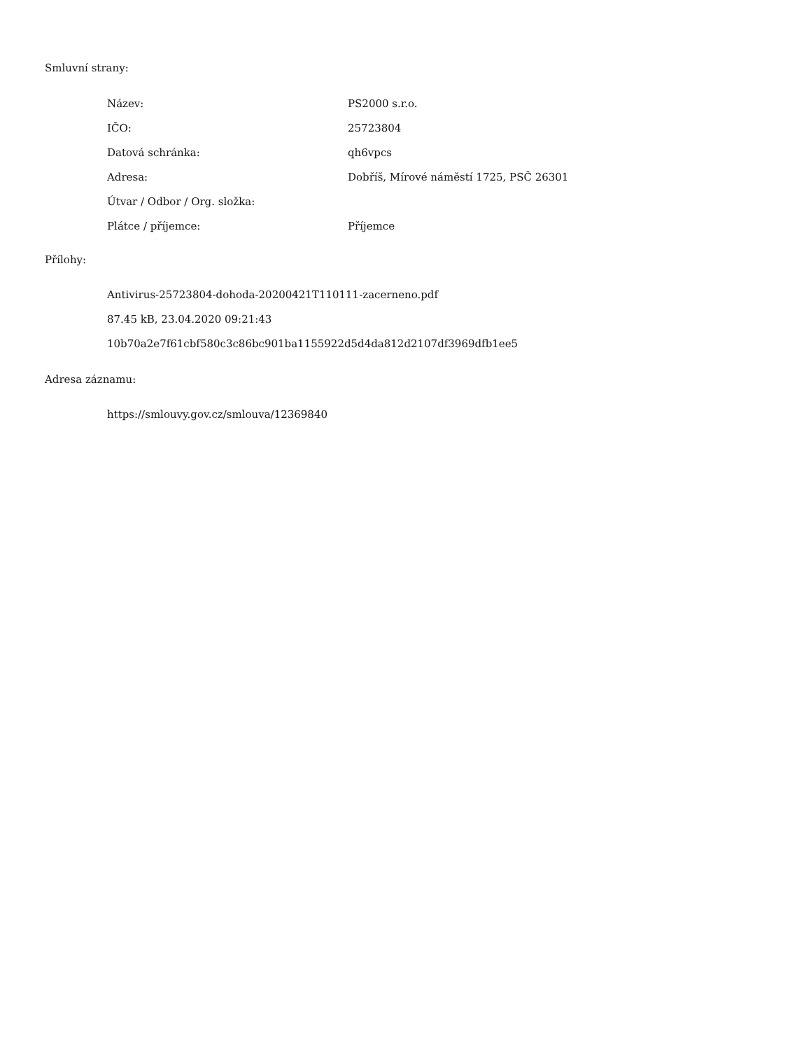Smluvní strany:
| Název: | PS2000 s.r.o. |
| IČO: | 25723804 |
| Datová schránka: | qh6vpcs |
| Adresa: | Dobříš, Mírové náměstí 1725, PSČ 26301 |
| Útvar / Odbor / Org. složka: | |
| Plátce / příjemce: | Příjemce |
Přílohy:
Antivirus-25723804-dohoda-20200421T110111-zacerneno.pdf
87.45 kB, 23.04.2020 09:21:43
10b70a2e7f61cbf580c3c86bc901ba1155922d5d4da812d2107df3969dfb1ee5
Adresa záznamu:
https://smlouvy.gov.cz/smlouva/12369840